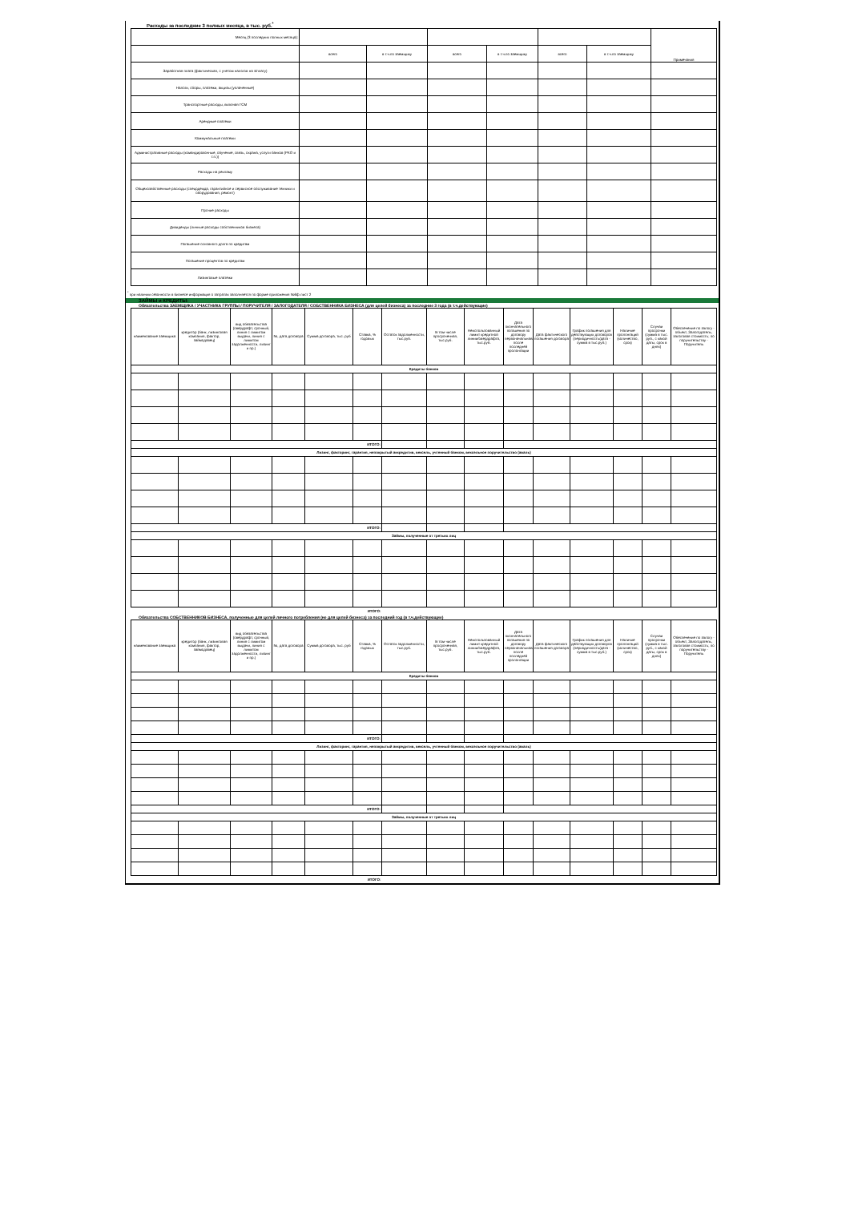Расходы за последние 3 полных месяца, в тыс. руб.<sup>*</sup>
| Месяц (3 последних полных месяца): | | | | | | | Примечания |
| | всего | в т.ч.по заемщику | всего | в т.ч.по заемщику | всего | в т.ч.по заемщику | |
| Заработная плата (фактическая, с учетом налогов на з/плату) | | | | | | | |
| Налоги, сборы, платежи, акцизы (уплаченные) | | | | | | | |
| Транспортные расходы, включая ГСМ | | | | | | | |
| Арендные платежи | | | | | | | |
| Коммунальные платежи | | | | | | | |
| Административные расходы (командировочные, обучение, связь, охрана, услуги банков (РКО и т.п.)) | | | | | | | |
| Расходы на рекламу | | | | | | | |
| Общехозяйственные расходы (спецодежда, гарантийное и сервисное обслуживание техники и оборудования, ремонт) | | | | | | | |
| Прочие расходы | | | | | | | |
| Дивиденды (личные расходы собственников бизнеса) | | | | | | | |
| Погашение основного долга по кредитам | | | | | | | |
| Погашение процентов по кредитам | | | | | | | |
| Лизинговые платежи | | | | | | | |
<sup>*</sup> при наличии сезонности в бизнесе информация о затратах заполняется по форме приложения №6ф лист 2
ЗАЙМЫ и КРЕДИТЫ:
Обязательства ЗАЕМЩИКА / УЧАСТНИКА ГРУППЫ / ПОРУЧИТЕЛЯ / ЗАЛОГОДАТЕЛЯ / СОБСТВЕННИКА БИЗНЕСА (для целей бизнеса) за последние 3 года (в т.ч.действующие)
| наименование заемщика | кредитор (банк, лизинговая компания, фактор, займодавец) | вид обязательства (овердрафт, срочный, линия с лимитом выдачи, линия с лимитом задолженности, лизинг и пр.) | №, дата договора | Сумма договора, тыс. руб | Ставка, % годовых | Остаток задолженности, тыс.руб. | В том числе просроченная, тыс.руб. | Неиспользованный лимит кредитной линии/овердрафта, тыс.руб. | Дата окончательного погашения по договору первоначальная/после последней пролонгации | Дата фактического погашения договора | График погашения для действующих договоров (периодичность/дата - сумма в тыс.руб.) | Наличие пролонгаций (количество, срок) | Случаи просрочки (сумма в тыс. руб., с какой даты, срок в днях) | Обеспечение по залогу - объект, Залогодатель, залоговая стоимость; по поручительству - Поручитель |
| Кредиты банков | | | | | | | | | | | | | | |
| ИТОГО: | | | | | | | | | | | | | | |
| Лизинг, факторинг, гарантия, непокрытый аккредитив, вексель, учтенный банком, вексельное поручительство (аваль) | | | | | | | | | | | | | | |
| ИТОГО: | | | | | | | | | | | | | | |
| Займы, полученные от третьих лиц | | | | | | | | | | | | | | |
| ИТОГО: | | | | | | | | | | | | | | |
Обязательства СОБСТВЕННИКОВ БИЗНЕСА, полученные для целей личного потребления (не для целей бизнеса) за последний год (в т.ч.действующие)
| наименование заемщика | кредитор (банк, лизинговая компания, фактор, займодавец) | вид обязательства (овердрафт, срочный, линия с лимитом выдачи, линия с лимитом задолженности, лизинг и пр.) | №, дата договора | Сумма договора, тыс. руб | Ставка, % годовых | Остаток задолженности, тыс.руб. | В том числе просроченная, тыс.руб. | Неиспользованный лимит кредитной линии/овердрафта, тыс.руб. | Дата окончательного погашения по договору первоначальная/после последней пролонгации | Дата фактического погашения договора | График погашения для действующих договоров (периодичность/дата - сумма в тыс.руб.) | Наличие пролонгаций (количество, срок) | Случаи просрочки (сумма в тыс. руб., с какой даты, срок в днях) | Обеспечение по залогу - объект, Залогодатель, залоговая стоимость; по поручительству - Поручитель |
| Кредиты банков | | | | | | | | | | | | | | |
| ИТОГО: | | | | | | | | | | | | | | |
| Лизинг, факторинг, гарантия, непокрытый аккредитив, вексель, учтенный банком, вексельное поручительство (аваль) | | | | | | | | | | | | | | |
| ИТОГО: | | | | | | | | | | | | | | |
| Займы, полученные от третьих лиц | | | | | | | | | | | | | | |
| ИТОГО: | | | | | | | | | | | | | | |